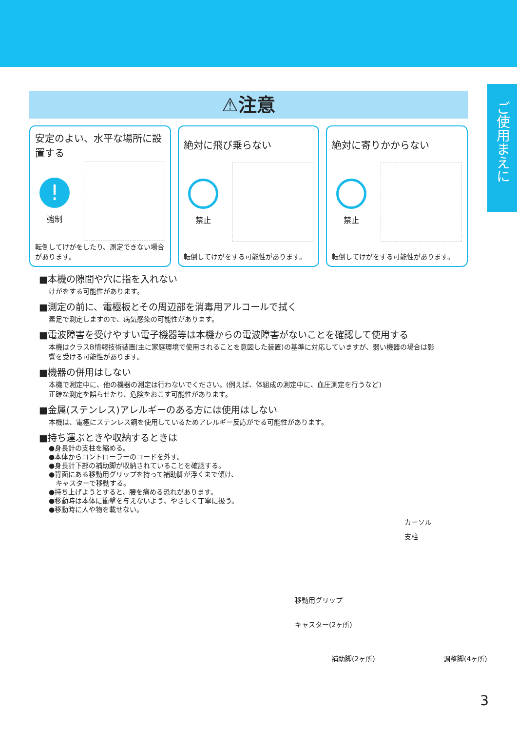ご使用まえに
⚠注意
安定のよい、水平な場所に設置する
!
強制
転倒してけがをしたり、測定できない場合があります。
絶対に飛び乗らない
禁止
転倒してけがをする可能性があります。
絶対に寄りかからない
禁止
転倒してけがをする可能性があります。
■本機の隙間や穴に指を入れない
けがをする可能性があります。
■測定の前に、電極板とその周辺部を消毒用アルコールで拭く
素足で測定しますので、病気感染の可能性があります。
■電波障害を受けやすい電子機器等は本機からの電波障害がないことを確認して使用する
本機はクラスB情報技術装置(主に家庭環境で使用されることを意図した装置)の基準に対応していますが、弱い機器の場合は影響を受ける可能性があります。
■機器の併用はしない
本機で測定中に、他の機器の測定は行わないでください。(例えば、体組成の測定中に、血圧測定を行うなど)
正確な測定を誤らせたり、危険をおこす可能性があります。
■金属(ステンレス)アレルギーのある方には使用はしない
本機は、電極にステンレス鋼を使用しているためアレルギー反応がでる可能性があります。
■持ち運ぶときや収納するときは
●身長計の支柱を縮める。
●本体からコントローラーのコードを外す。
●身長計下部の補助脚が収納されていることを確認する。
●背面にある移動用グリップを持って補助脚が浮くまで傾け、
　キャスターで移動する。
●持ち上げようとすると、腰を痛める恐れがあります。
●移動時は本体に衝撃を与えないよう、やさしく丁寧に扱う。
●移動時に人や物を載せない。
カーソル
支柱
移動用グリップ
キャスター(2ヶ所)
補助脚(2ヶ所) 調整脚(4ヶ所)
3